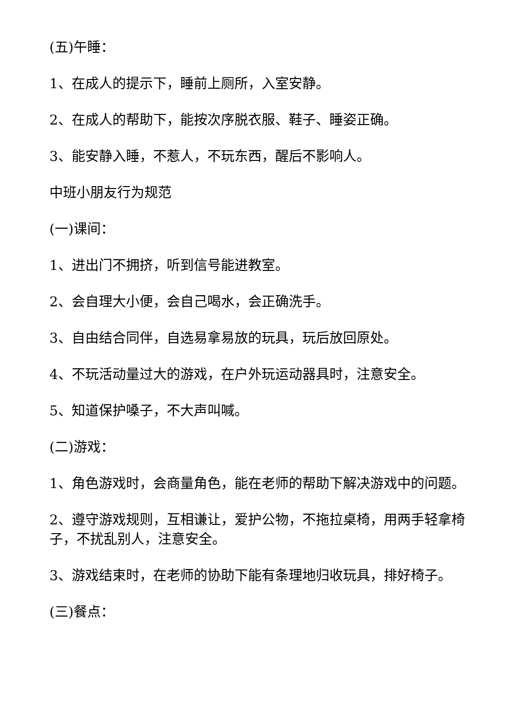(五)午睡：
1、在成人的提示下，睡前上厕所，入室安静。
2、在成人的帮助下，能按次序脱衣服、鞋子、睡姿正确。
3、能安静入睡，不惹人，不玩东西，醒后不影响人。
中班小朋友行为规范
(一)课间：
1、进出门不拥挤，听到信号能进教室。
2、会自理大小便，会自己喝水，会正确洗手。
3、自由结合同伴，自选易拿易放的玩具，玩后放回原处。
4、不玩活动量过大的游戏，在户外玩运动器具时，注意安全。
5、知道保护嗓子，不大声叫喊。
(二)游戏：
1、角色游戏时，会商量角色，能在老师的帮助下解决游戏中的问题。
2、遵守游戏规则，互相谦让，爱护公物，不拖拉桌椅，用两手轻拿椅子，不扰乱别人，注意安全。
3、游戏结束时，在老师的协助下能有条理地归收玩具，排好椅子。
(三)餐点：